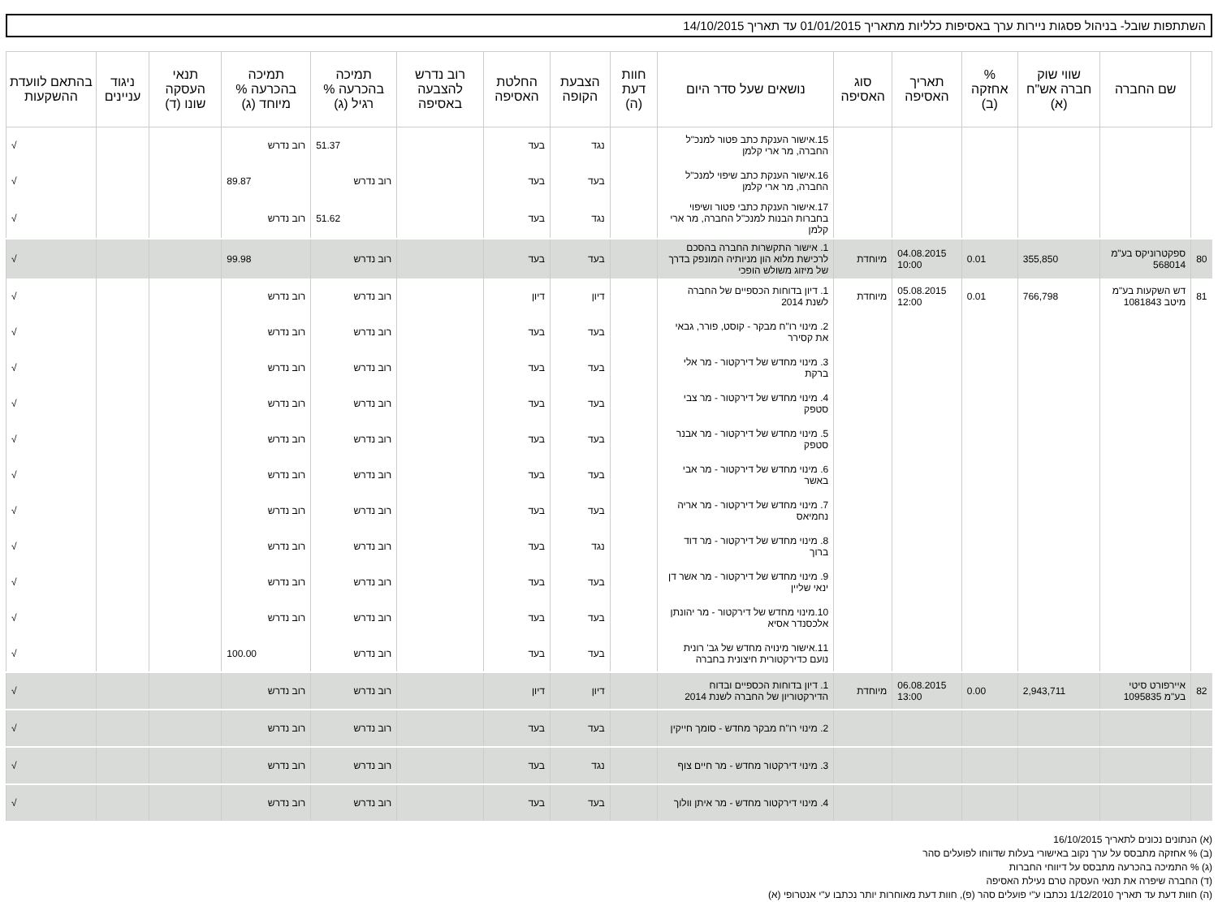השתתפות שובל- בניהול פסגות ניירות ערך באסיפות כלליות מתאריך 01/01/2015 עד תאריך 14/10/2015
| | שם החברה | שווי שוק חברה אש"ח (א) | % אחזקה (ב) | תאריך האסיפה | סוג האסיפה | נושאים שעל סדר היום | חוות דעת (ה) | הצבעת הקופה | החלטת האסיפה | רוב נדרש להצבעה באסיפה | תמיכה בהכרעה % רגיל (ג) | תמיכה בהכרעה % מיוחד (ג) | תנאי העסקה שונו (ד) | ניגוד עניינים | בהתאם לוועדת ההשקעות |
| --- | --- | --- | --- | --- | --- | --- | --- | --- | --- | --- | --- | --- | --- | --- | --- |
| | | | | | | 15.אישור הענקת כתב פטור למנכ"ל החברה, מר ארי קלמן | | נגד | בעד | | 51.37 | רוב נדרש | | | √ |
| | | | | | | 16.אישור הענקת כתב שיפוי למנכ"ל החברה, מר ארי קלמן | | בעד | בעד | | רוב נדרש | 89.87 | | | √ |
| | | | | | | 17.אישור הענקת כתבי פטור ושיפוי בחברות הבנות למנכ"ל החברה, מר ארי קלמן | | נגד | בעד | | 51.62 | רוב נדרש | | | √ |
| 80 | ספקטרוניקס בע"מ 568014 | 355,850 | 0.01 | 04.08.2015 10:00 | מיוחדת | 1. אישור התקשרות החברה בהסכם לרכישת מלוא הון מניותיה המונפק בדרך של מיזוג משולש הופכי | | בעד | בעד | | רוב נדרש | 99.98 | | | √ |
| 81 | דש השקעות בע"מ מיטב 1081843 | 766,798 | 0.01 | 05.08.2015 12:00 | מיוחדת | 1. דיון בדוחות הכספיים של החברה לשנת 2014 | | דיון | דיון | | רוב נדרש | רוב נדרש | | | √ |
| | | | | | | 2. מינוי רו"ח מבקר - קוסט, פורר, גבאי את קסירר | | בעד | בעד | | רוב נדרש | רוב נדרש | | | √ |
| | | | | | | 3. מינוי מחדש של דירקטור - מר אלי ברקת | | בעד | בעד | | רוב נדרש | רוב נדרש | | | √ |
| | | | | | | 4. מינוי מחדש של דירקטור - מר צבי סטפק | | בעד | בעד | | רוב נדרש | רוב נדרש | | | √ |
| | | | | | | 5. מינוי מחדש של דירקטור - מר אבנר סטפק | | בעד | בעד | | רוב נדרש | רוב נדרש | | | √ |
| | | | | | | 6. מינוי מחדש של דירקטור - מר אבי באשר | | בעד | בעד | | רוב נדרש | רוב נדרש | | | √ |
| | | | | | | 7. מינוי מחדש של דירקטור - מר אריה נחמיאס | | בעד | בעד | | רוב נדרש | רוב נדרש | | | √ |
| | | | | | | 8. מינוי מחדש של דירקטור - מר דוד ברוך | | נגד | בעד | | רוב נדרש | רוב נדרש | | | √ |
| | | | | | | 9. מינוי מחדש של דירקטור - מר אשר דן ינאי שליין | | בעד | בעד | | רוב נדרש | רוב נדרש | | | √ |
| | | | | | | 10.מינוי מחדש של דירקטור - מר יהונתן אלכסנדר אסיא | | בעד | בעד | | רוב נדרש | רוב נדרש | | | √ |
| | | | | | | 11.אישור מינויה מחדש של גב' רונית נועם כדירקטורית חיצונית בחברה | | בעד | בעד | | רוב נדרש | 100.00 | | | √ |
| 82 | איירפורט סיטי בע"מ 1095835 | 2,943,711 | 0.00 | 06.08.2015 13:00 | מיוחדת | 1. דיון בדוחות הכספיים ובדוח הדירקטוריון של החברה לשנת 2014 | | דיון | דיון | | רוב נדרש | רוב נדרש | | | √ |
| | | | | | | 2. מינוי רו"ח מבקר מחדש - סומך חייקין | | בעד | בעד | | רוב נדרש | רוב נדרש | | | √ |
| | | | | | | 3. מינוי דירקטור מחדש - מר חיים צוף | | נגד | בעד | | רוב נדרש | רוב נדרש | | | √ |
| | | | | | | 4. מינוי דירקטור מחדש - מר איתן וולוך | | בעד | בעד | | רוב נדרש | רוב נדרש | | | √ |
(א) הנתונים נכונים לתאריך 16/10/2015
(ב) % אחזקה מתבסס על ערך נקוב באישורי בעלות שדווחו לפועלים סהר
(ג) % התמיכה בהכרעה מתבסס על דיווחי החברות
(ד) החברה שיפרה את תנאי העסקה טרם נעילת האסיפה
(ה) חוות דעת עד תאריך 1/12/2010 נכתבו ע"י פועלים סהר (פ), חוות דעת מאוחרות יותר נכתבו ע"י אנטרופי (א)